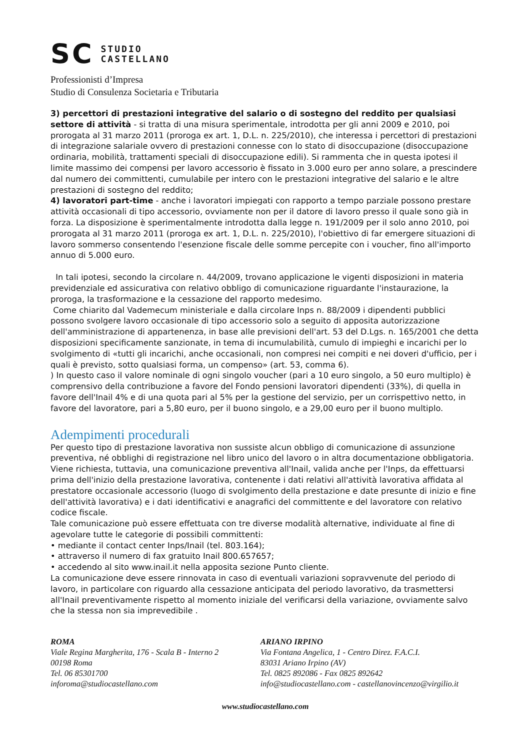SC STUDIO
CASTELLANO
Professionisti d’Impresa
Studio di Consulenza Societaria e Tributaria
3) percettori di prestazioni integrative del salario o di sostegno del reddito per qualsiasi settore di attività - si tratta di una misura sperimentale, introdotta per gli anni 2009 e 2010, poi prorogata al 31 marzo 2011 (proroga ex art. 1, D.L. n. 225/2010), che interessa i percettori di prestazioni di integrazione salariale ovvero di prestazioni connesse con lo stato di disoccupazione (disoccupazione ordinaria, mobilità, trattamenti speciali di disoccupazione edili). Si rammenta che in questa ipotesi il limite massimo dei compensi per lavoro accessorio è fissato in 3.000 euro per anno solare, a prescindere dal numero dei committenti, cumulabile per intero con le prestazioni integrative del salario e le altre prestazioni di sostegno del reddito;
4) lavoratori part-time - anche i lavoratori impiegati con rapporto a tempo parziale possono prestare attività occasionali di tipo accessorio, ovviamente non per il datore di lavoro presso il quale sono già in forza. La disposizione è sperimentalmente introdotta dalla legge n. 191/2009 per il solo anno 2010, poi prorogata al 31 marzo 2011 (proroga ex art. 1, D.L. n. 225/2010), l'obiettivo di far emergere situazioni di lavoro sommerso consentendo l'esenzione fiscale delle somme percepite con i voucher, fino all'importo annuo di 5.000 euro.
In tali ipotesi, secondo la circolare n. 44/2009, trovano applicazione le vigenti disposizioni in materia previdenziale ed assicurativa con relativo obbligo di comunicazione riguardante l'instaurazione, la proroga, la trasformazione e la cessazione del rapporto medesimo.
Come chiarito dal Vademecum ministeriale e dalla circolare Inps n. 88/2009 i dipendenti pubblici possono svolgere lavoro occasionale di tipo accessorio solo a seguito di apposita autorizzazione dell'amministrazione di appartenenza, in base alle previsioni dell'art. 53 del D.Lgs. n. 165/2001 che detta disposizioni specificamente sanzionate, in tema di incumulabilità, cumulo di impieghi e incarichi per lo svolgimento di «tutti gli incarichi, anche occasionali, non compresi nei compiti e nei doveri d'ufficio, per i quali è previsto, sotto qualsiasi forma, un compenso» (art. 53, comma 6).
) In questo caso il valore nominale di ogni singolo voucher (pari a 10 euro singolo, a 50 euro multiplo) è comprensivo della contribuzione a favore del Fondo pensioni lavoratori dipendenti (33%), di quella in favore dell'Inail 4% e di una quota pari al 5% per la gestione del servizio, per un corrispettivo netto, in favore del lavoratore, pari a 5,80 euro, per il buono singolo, e a 29,00 euro per il buono multiplo.
Adempimenti procedurali
Per questo tipo di prestazione lavorativa non sussiste alcun obbligo di comunicazione di assunzione preventiva, né obblighi di registrazione nel libro unico del lavoro o in altra documentazione obbligatoria.
Viene richiesta, tuttavia, una comunicazione preventiva all'Inail, valida anche per l'Inps, da effettuarsi prima dell'inizio della prestazione lavorativa, contenente i dati relativi all'attività lavorativa affidata al prestatore occasionale accessorio (luogo di svolgimento della prestazione e date presunte di inizio e fine dell'attività lavorativa) e i dati identificativi e anagrafici del committente e del lavoratore con relativo codice fiscale.
Tale comunicazione può essere effettuata con tre diverse modalità alternative, individuate al fine di agevolare tutte le categorie di possibili committenti:
• mediante il contact center Inps/Inail (tel. 803.164);
• attraverso il numero di fax gratuito Inail 800.657657;
• accedendo al sito www.inail.it nella apposita sezione Punto cliente.
La comunicazione deve essere rinnovata in caso di eventuali variazioni sopravvenute del periodo di lavoro, in particolare con riguardo alla cessazione anticipata del periodo lavorativo, da trasmettersi all'Inail preventivamente rispetto al momento iniziale del verificarsi della variazione, ovviamente salvo che la stessa non sia imprevedibile .
ROMA
Viale Regina Margherita, 176 - Scala B - Interno 2
00198 Roma
Tel. 06 85301700
inforoma@studiocastellano.com
ARIANO IRPINO
Via Fontana Angelica, 1 - Centro Direz. F.A.C.I.
83031 Ariano Irpino (AV)
Tel. 0825 892086 - Fax 0825 892642
info@studiocastellano.com - castellanovincenzo@virgilio.it
www.studiocastellano.com